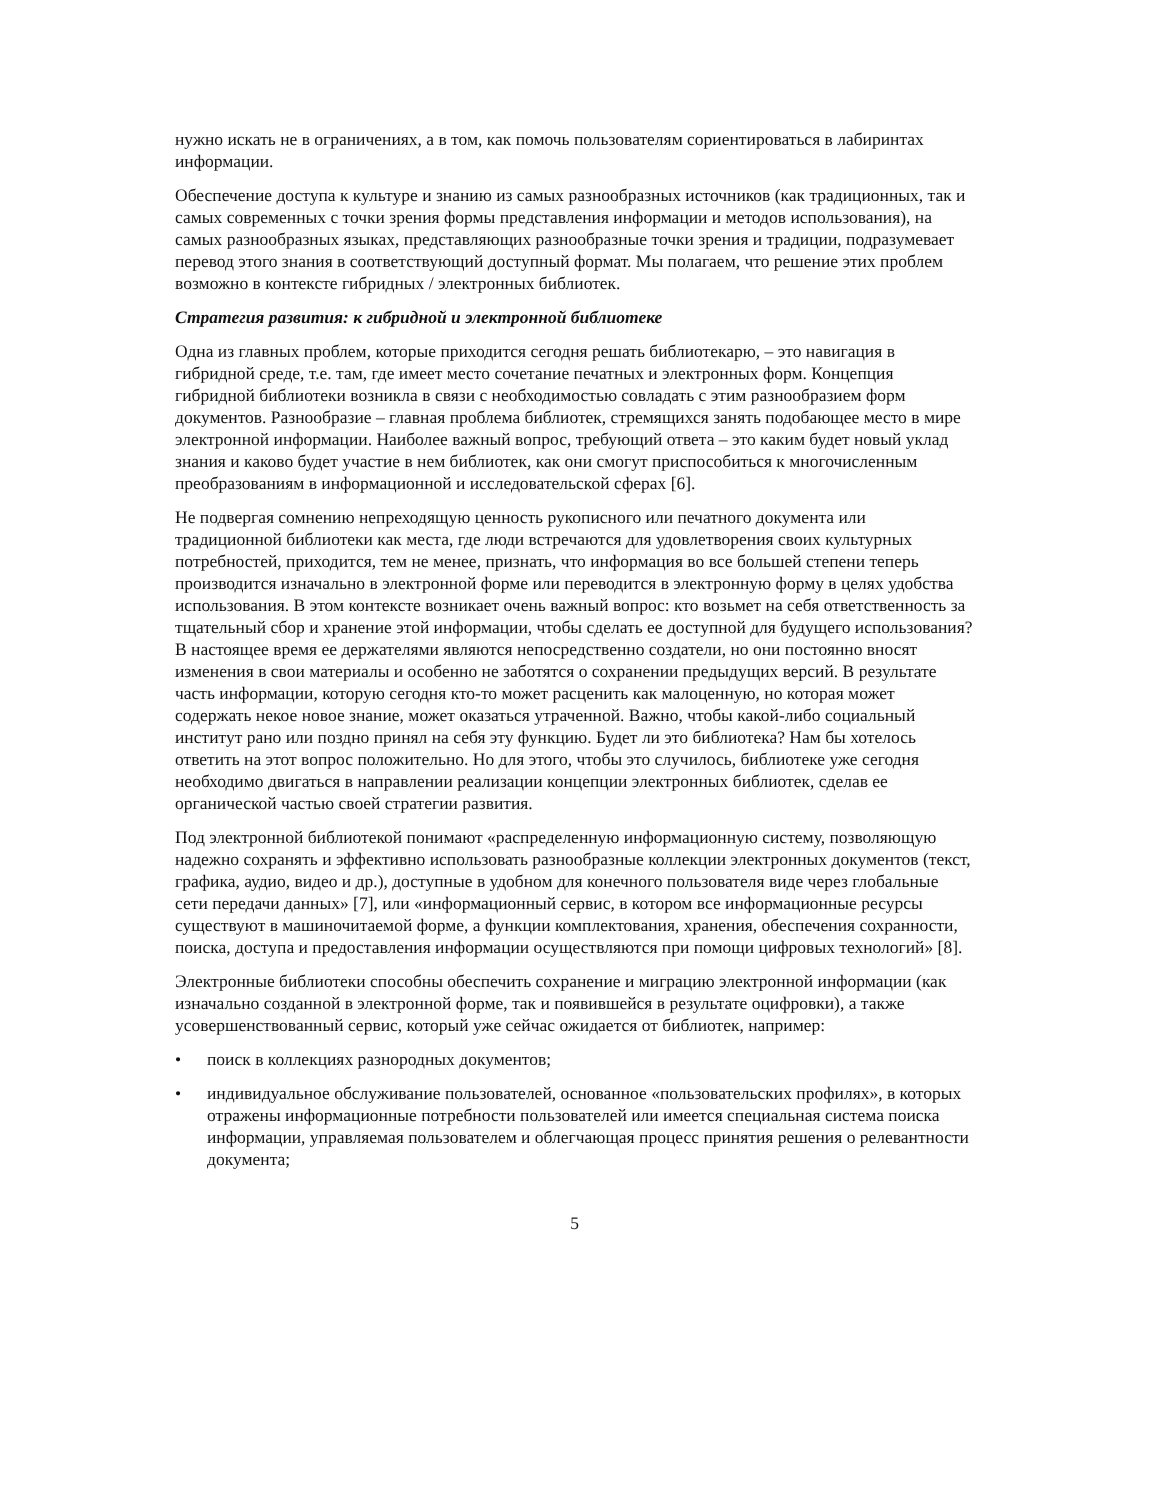нужно искать не в ограничениях, а в том, как помочь пользователям сориентироваться в лабиринтах информации.
Обеспечение доступа к культуре и знанию из самых разнообразных источников (как традиционных, так и самых современных с точки зрения формы представления информации и методов использования), на самых разнообразных языках, представляющих разнообразные точки зрения и традиции, подразумевает перевод этого знания в соответствующий доступный формат. Мы полагаем, что решение этих проблем возможно в контексте гибридных / электронных библиотек.
Стратегия развития: к гибридной и электронной библиотеке
Одна из главных проблем, которые приходится сегодня решать библиотекарю, – это навигация в гибридной среде, т.е. там, где имеет место сочетание печатных и электронных форм. Концепция гибридной библиотеки возникла в связи с необходимостью совладать с этим разнообразием форм документов. Разнообразие – главная проблема библиотек, стремящихся занять подобающее место в мире электронной информации. Наиболее важный вопрос, требующий ответа – это каким будет новый уклад знания и каково будет участие в нем библиотек, как они смогут приспособиться к многочисленным преобразованиям в информационной и исследовательской сферах [6].
Не подвергая сомнению непреходящую ценность рукописного или печатного документа или традиционной библиотеки как места, где люди встречаются для удовлетворения своих культурных потребностей, приходится, тем не менее, признать, что информация во все большей степени теперь производится изначально в электронной форме или переводится в электронную форму в целях удобства использования. В этом контексте возникает очень важный вопрос: кто возьмет на себя ответственность за тщательный сбор и хранение этой информации, чтобы сделать ее доступной для будущего использования? В настоящее время ее держателями являются непосредственно создатели, но они постоянно вносят изменения в свои материалы и особенно не заботятся о сохранении предыдущих версий. В результате часть информации, которую сегодня кто-то может расценить как малоценную, но которая может содержать некое новое знание, может оказаться утраченной. Важно, чтобы какой-либо социальный институт рано или поздно принял на себя эту функцию. Будет ли это библиотека? Нам бы хотелось ответить на этот вопрос положительно. Но для этого, чтобы это случилось, библиотеке уже сегодня необходимо двигаться в направлении реализации концепции электронных библиотек, сделав ее органической частью своей стратегии развития.
Под электронной библиотекой понимают «распределенную информационную систему, позволяющую надежно сохранять и эффективно использовать разнообразные коллекции электронных документов (текст, графика, аудио, видео и др.), доступные в удобном для конечного пользователя виде через глобальные сети передачи данных» [7], или «информационный сервис, в котором все информационные ресурсы существуют в машиночитаемой форме, а функции комплектования, хранения, обеспечения сохранности, поиска, доступа и предоставления информации осуществляются при помощи цифровых технологий» [8].
Электронные библиотеки способны обеспечить сохранение и миграцию электронной информации (как изначально созданной в электронной форме, так и появившейся в результате оцифровки), а также усовершенствованный сервис, который уже сейчас ожидается от библиотек, например:
• поиск в коллекциях разнородных документов;
• индивидуальное обслуживание пользователей, основанное «пользовательских профилях», в которых отражены информационные потребности пользователей или имеется специальная система поиска информации, управляемая пользователем и облегчающая процесс принятия решения о релевантности документа;
5